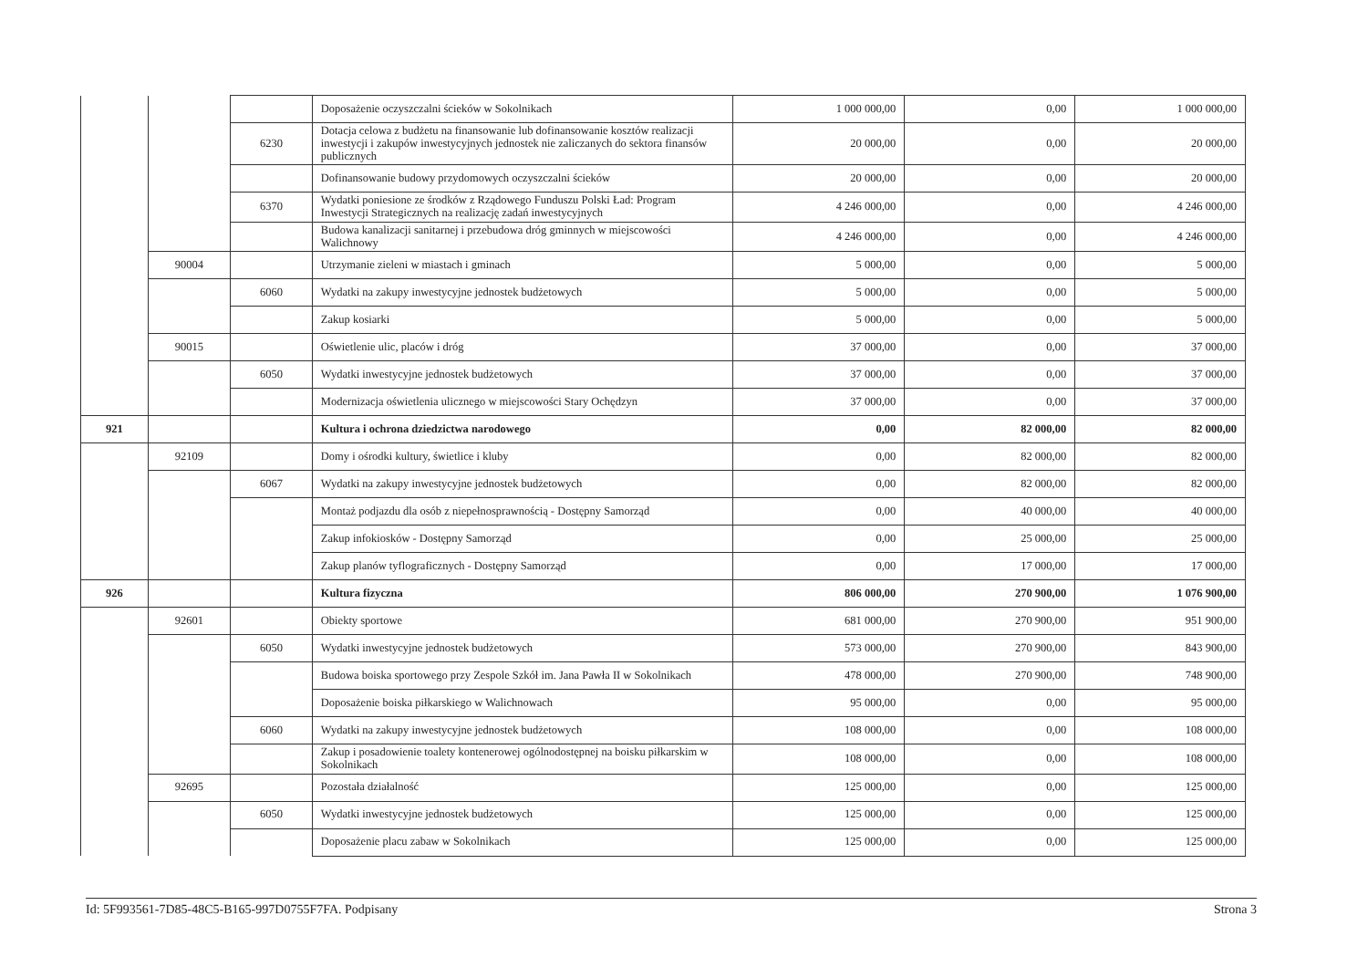| | | | Doposażenie oczyszczalni ścieków w Sokolnikach | 1 000 000,00 | 0,00 | 1 000 000,00 |
| | | 6230 | Dotacja celowa z budżetu na finansowanie lub dofinansowanie kosztów realizacji inwestycji i zakupów inwestycyjnych jednostek nie zaliczanych do sektora finansów publicznych | 20 000,00 | 0,00 | 20 000,00 |
| | | | Dofinansowanie budowy przydomowych oczyszczalni ścieków | 20 000,00 | 0,00 | 20 000,00 |
| | | 6370 | Wydatki poniesione ze środków z Rządowego Funduszu Polski Ład: Program Inwestycji Strategicznych na realizację zadań inwestycyjnych | 4 246 000,00 | 0,00 | 4 246 000,00 |
| | | | Budowa kanalizacji sanitarnej i przebudowa dróg gminnych w miejscowości Walichnowy | 4 246 000,00 | 0,00 | 4 246 000,00 |
| | 90004 | | Utrzymanie zieleni w miastach i gminach | 5 000,00 | 0,00 | 5 000,00 |
| | | 6060 | Wydatki na zakupy inwestycyjne jednostek budżetowych | 5 000,00 | 0,00 | 5 000,00 |
| | | | Zakup kosiarki | 5 000,00 | 0,00 | 5 000,00 |
| | 90015 | | Oświetlenie ulic, placów i dróg | 37 000,00 | 0,00 | 37 000,00 |
| | | 6050 | Wydatki inwestycyjne jednostek budżetowych | 37 000,00 | 0,00 | 37 000,00 |
| | | | Modernizacja oświetlenia ulicznego w miejscowości Stary Ochędzyn | 37 000,00 | 0,00 | 37 000,00 |
| 921 | | | Kultura i ochrona dziedzictwa narodowego | 0,00 | 82 000,00 | 82 000,00 |
| | 92109 | | Domy i ośrodki kultury, świetlice i kluby | 0,00 | 82 000,00 | 82 000,00 |
| | | 6067 | Wydatki na zakupy inwestycyjne jednostek budżetowych | 0,00 | 82 000,00 | 82 000,00 |
| | | | Montaż podjazdu dla osób z niepełnosprawnością - Dostępny Samorząd | 0,00 | 40 000,00 | 40 000,00 |
| | | | Zakup infokiosków - Dostępny Samorząd | 0,00 | 25 000,00 | 25 000,00 |
| | | | Zakup planów tyflograficznych - Dostępny Samorząd | 0,00 | 17 000,00 | 17 000,00 |
| 926 | | | Kultura fizyczna | 806 000,00 | 270 900,00 | 1 076 900,00 |
| | 92601 | | Obiekty sportowe | 681 000,00 | 270 900,00 | 951 900,00 |
| | | 6050 | Wydatki inwestycyjne jednostek budżetowych | 573 000,00 | 270 900,00 | 843 900,00 |
| | | | Budowa boiska sportowego przy Zespole Szkół im. Jana Pawła II w Sokolnikach | 478 000,00 | 270 900,00 | 748 900,00 |
| | | | Doposażenie boiska piłkarskiego w Walichnowach | 95 000,00 | 0,00 | 95 000,00 |
| | | 6060 | Wydatki na zakupy inwestycyjne jednostek budżetowych | 108 000,00 | 0,00 | 108 000,00 |
| | | | Zakup i posadowienie toalety kontenerowej ogólnodostępnej na boisku piłkarskim w Sokolnikach | 108 000,00 | 0,00 | 108 000,00 |
| | 92695 | | Pozostała działalność | 125 000,00 | 0,00 | 125 000,00 |
| | | 6050 | Wydatki inwestycyjne jednostek budżetowych | 125 000,00 | 0,00 | 125 000,00 |
| | | | Doposażenie placu zabaw w Sokolnikach | 125 000,00 | 0,00 | 125 000,00 |
Id: 5F993561-7D85-48C5-B165-997D0755F7FA. Podpisany Strona 3